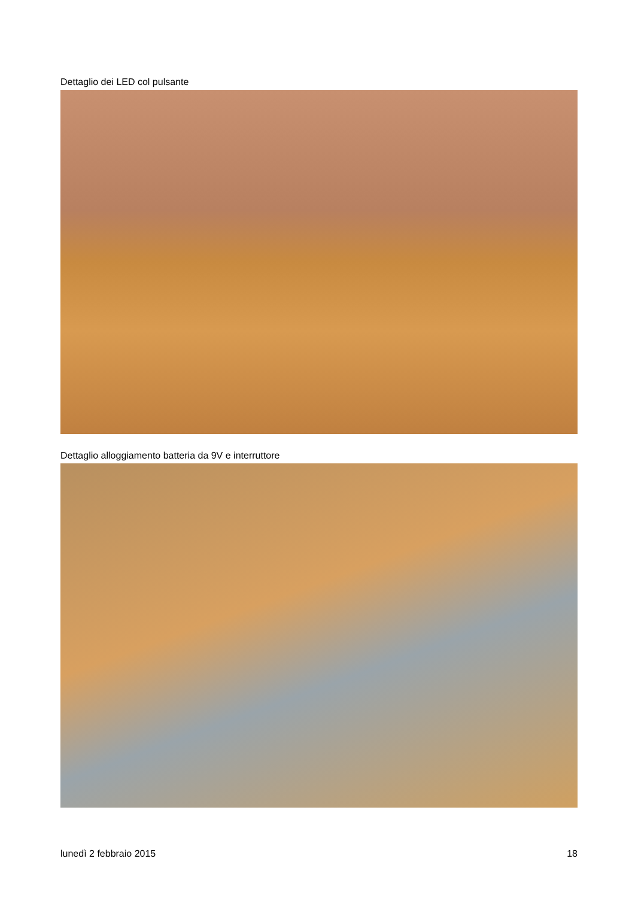Dettaglio dei LED col pulsante
Dettaglio alloggiamento batteria da 9V e interruttore
lunedì 2 febbraio 2015 18